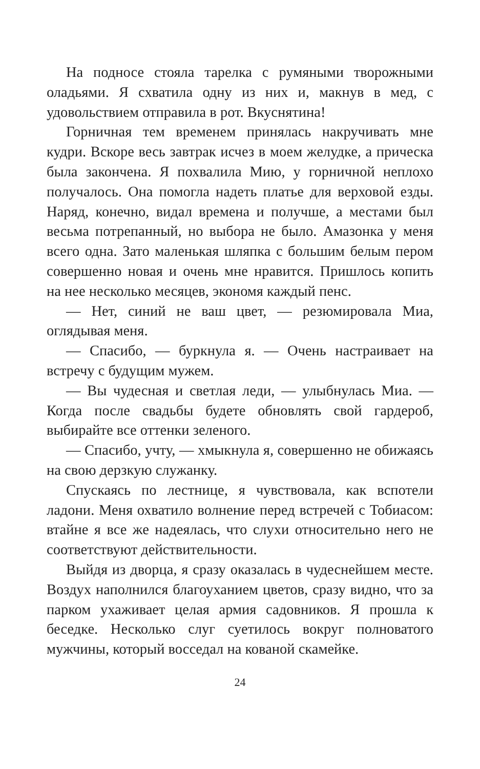На подносе стояла тарелка с румяными творожными оладьями. Я схватила одну из них и, макнув в мед, с удовольствием отправила в рот. Вкуснятина!
Горничная тем временем принялась накручивать мне кудри. Вскоре весь завтрак исчез в моем желудке, а прическа была закончена. Я похвалила Мию, у горничной неплохо получалось. Она помогла надеть платье для верховой езды. Наряд, конечно, видал времена и получше, а местами был весьма потрепанный, но выбора не было. Амазонка у меня всего одна. Зато маленькая шляпка с большим белым пером совершенно новая и очень мне нравится. Пришлось копить на нее несколько месяцев, экономя каждый пенс.
— Нет, синий не ваш цвет, — резюмировала Миа, оглядывая меня.
— Спасибо, — буркнула я. — Очень настраивает на встречу с будущим мужем.
— Вы чудесная и светлая леди, — улыбнулась Миа. — Когда после свадьбы будете обновлять свой гардероб, выбирайте все оттенки зеленого.
— Спасибо, учту, — хмыкнула я, совершенно не обижаясь на свою дерзкую служанку.
Спускаясь по лестнице, я чувствовала, как вспотели ладони. Меня охватило волнение перед встречей с Тобиасом: втайне я все же надеялась, что слухи относительно него не соответствуют действительности.
Выйдя из дворца, я сразу оказалась в чудеснейшем месте. Воздух наполнился благоуханием цветов, сразу видно, что за парком ухаживает целая армия садовников. Я прошла к беседке. Несколько слуг суетилось вокруг полноватого мужчины, который восседал на кованой скамейке.
24